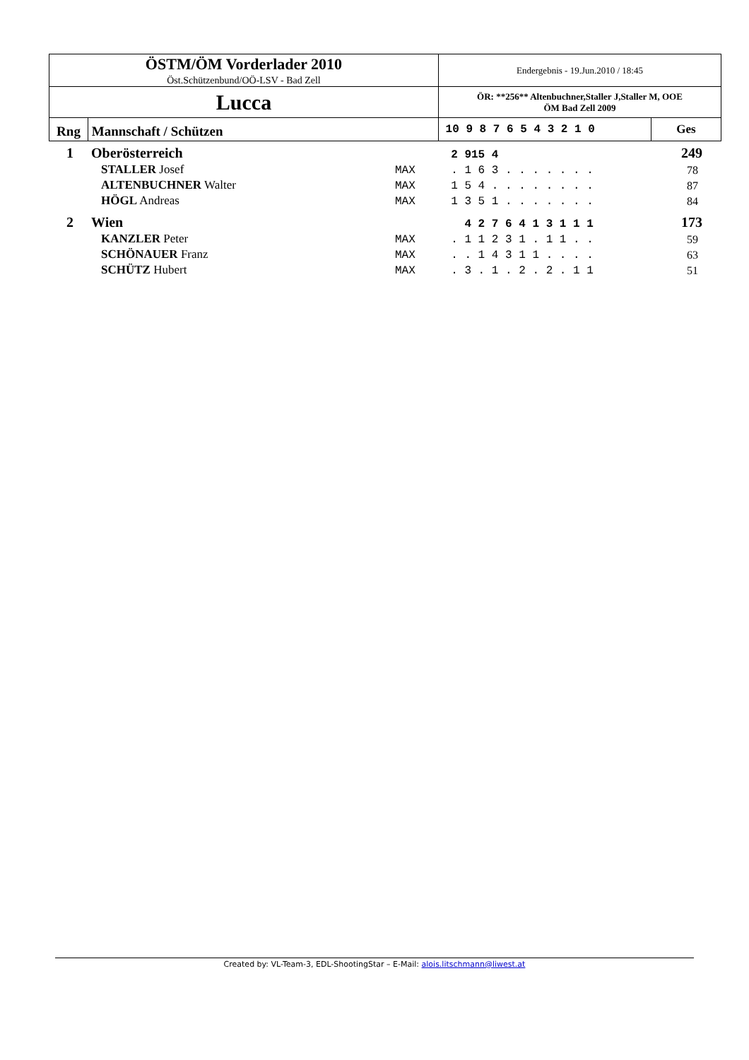| ÖSTM/ÖM Vorderlader 2010 Öst.Schützenbund/OÖ-LSV - Bad Zell | Endergebnis - 19.Jun.2010 / 18:45 | |
| Lucca | ÖR: **256** Altenbuchner,Staller J,Staller M, OOE ÖM Bad Zell 2009 | |
| Rng Mannschaft / Schützen | 10 9 8 7 6 5 4 3 2 1 0 | Ges |
| 1 | Oberösterreich | | 2 915 4 | 249 |
| | STALLER Josef | MAX | . 1 6 3 . . . . . . . | 78 |
| | ALTENBUCHNER Walter | MAX | 1 5 4 . . . . . . . . | 87 |
| | HÖGL Andreas | MAX | 1 3 5 1 . . . . . . . | 84 |
| 2 | Wien | | 4 2 7 6 4 1 3 1 1 1 | 173 |
| | KANZLER Peter | MAX | . 1 1 2 3 1 . 1 1 . . | 59 |
| | SCHÖNAUER Franz | MAX | . . 1 4 3 1 1 . . . . | 63 |
| | SCHÜTZ Hubert | MAX | . 3 . 1 . 2 . 2 . 1 1 | 51 |
Created by: VL-Team-3, EDL-ShootingStar – E-Mail: alois.litschmann@liwest.at